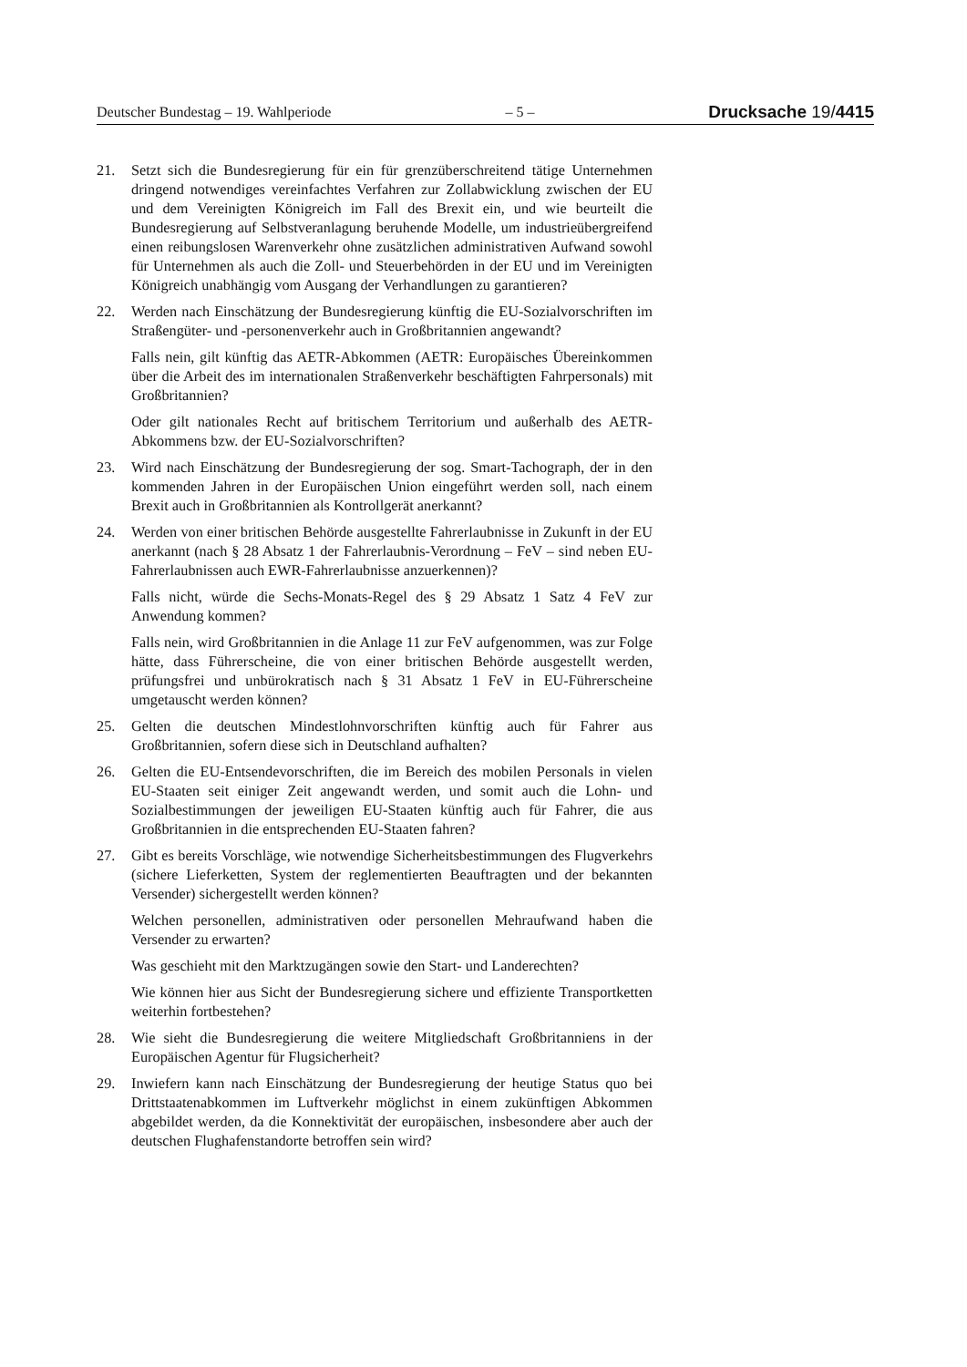Deutscher Bundestag – 19. Wahlperiode – 5 – Drucksache 19/4415
21. Setzt sich die Bundesregierung für ein für grenzüberschreitend tätige Unternehmen dringend notwendiges vereinfachtes Verfahren zur Zollabwicklung zwischen der EU und dem Vereinigten Königreich im Fall des Brexit ein, und wie beurteilt die Bundesregierung auf Selbstveranlagung beruhende Modelle, um industrieübergreifend einen reibungslosen Warenverkehr ohne zusätzlichen administrativen Aufwand sowohl für Unternehmen als auch die Zoll- und Steuerbehörden in der EU und im Vereinigten Königreich unabhängig vom Ausgang der Verhandlungen zu garantieren?
22. Werden nach Einschätzung der Bundesregierung künftig die EU-Sozialvorschriften im Straßengüter- und -personenverkehr auch in Großbritannien angewandt?
Falls nein, gilt künftig das AETR-Abkommen (AETR: Europäisches Übereinkommen über die Arbeit des im internationalen Straßenverkehr beschäftigten Fahrpersonals) mit Großbritannien?
Oder gilt nationales Recht auf britischem Territorium und außerhalb des AETR-Abkommens bzw. der EU-Sozialvorschriften?
23. Wird nach Einschätzung der Bundesregierung der sog. Smart-Tachograph, der in den kommenden Jahren in der Europäischen Union eingeführt werden soll, nach einem Brexit auch in Großbritannien als Kontrollgerät anerkannt?
24. Werden von einer britischen Behörde ausgestellte Fahrerlaubnisse in Zukunft in der EU anerkannt (nach § 28 Absatz 1 der Fahrerlaubnis-Verordnung – FeV – sind neben EU-Fahrerlaubnissen auch EWR-Fahrerlaubnisse anzuerkennen)?
Falls nicht, würde die Sechs-Monats-Regel des § 29 Absatz 1 Satz 4 FeV zur Anwendung kommen?
Falls nein, wird Großbritannien in die Anlage 11 zur FeV aufgenommen, was zur Folge hätte, dass Führerscheine, die von einer britischen Behörde ausgestellt werden, prüfungsfrei und unbürokratisch nach § 31 Absatz 1 FeV in EU-Führerscheine umgetauscht werden können?
25. Gelten die deutschen Mindestlohnvorschriften künftig auch für Fahrer aus Großbritannien, sofern diese sich in Deutschland aufhalten?
26. Gelten die EU-Entsendevorschriften, die im Bereich des mobilen Personals in vielen EU-Staaten seit einiger Zeit angewandt werden, und somit auch die Lohn- und Sozialbestimmungen der jeweiligen EU-Staaten künftig auch für Fahrer, die aus Großbritannien in die entsprechenden EU-Staaten fahren?
27. Gibt es bereits Vorschläge, wie notwendige Sicherheitsbestimmungen des Flugverkehrs (sichere Lieferketten, System der reglementierten Beauftragten und der bekannten Versender) sichergestellt werden können?
Welchen personellen, administrativen oder personellen Mehraufwand haben die Versender zu erwarten?
Was geschieht mit den Marktzugängen sowie den Start- und Landerechten?
Wie können hier aus Sicht der Bundesregierung sichere und effiziente Transportketten weiterhin fortbestehen?
28. Wie sieht die Bundesregierung die weitere Mitgliedschaft Großbritanniens in der Europäischen Agentur für Flugsicherheit?
29. Inwiefern kann nach Einschätzung der Bundesregierung der heutige Status quo bei Drittstaatenabkommen im Luftverkehr möglichst in einem zukünftigen Abkommen abgebildet werden, da die Konnektivität der europäischen, insbesondere aber auch der deutschen Flughafenstandorte betroffen sein wird?